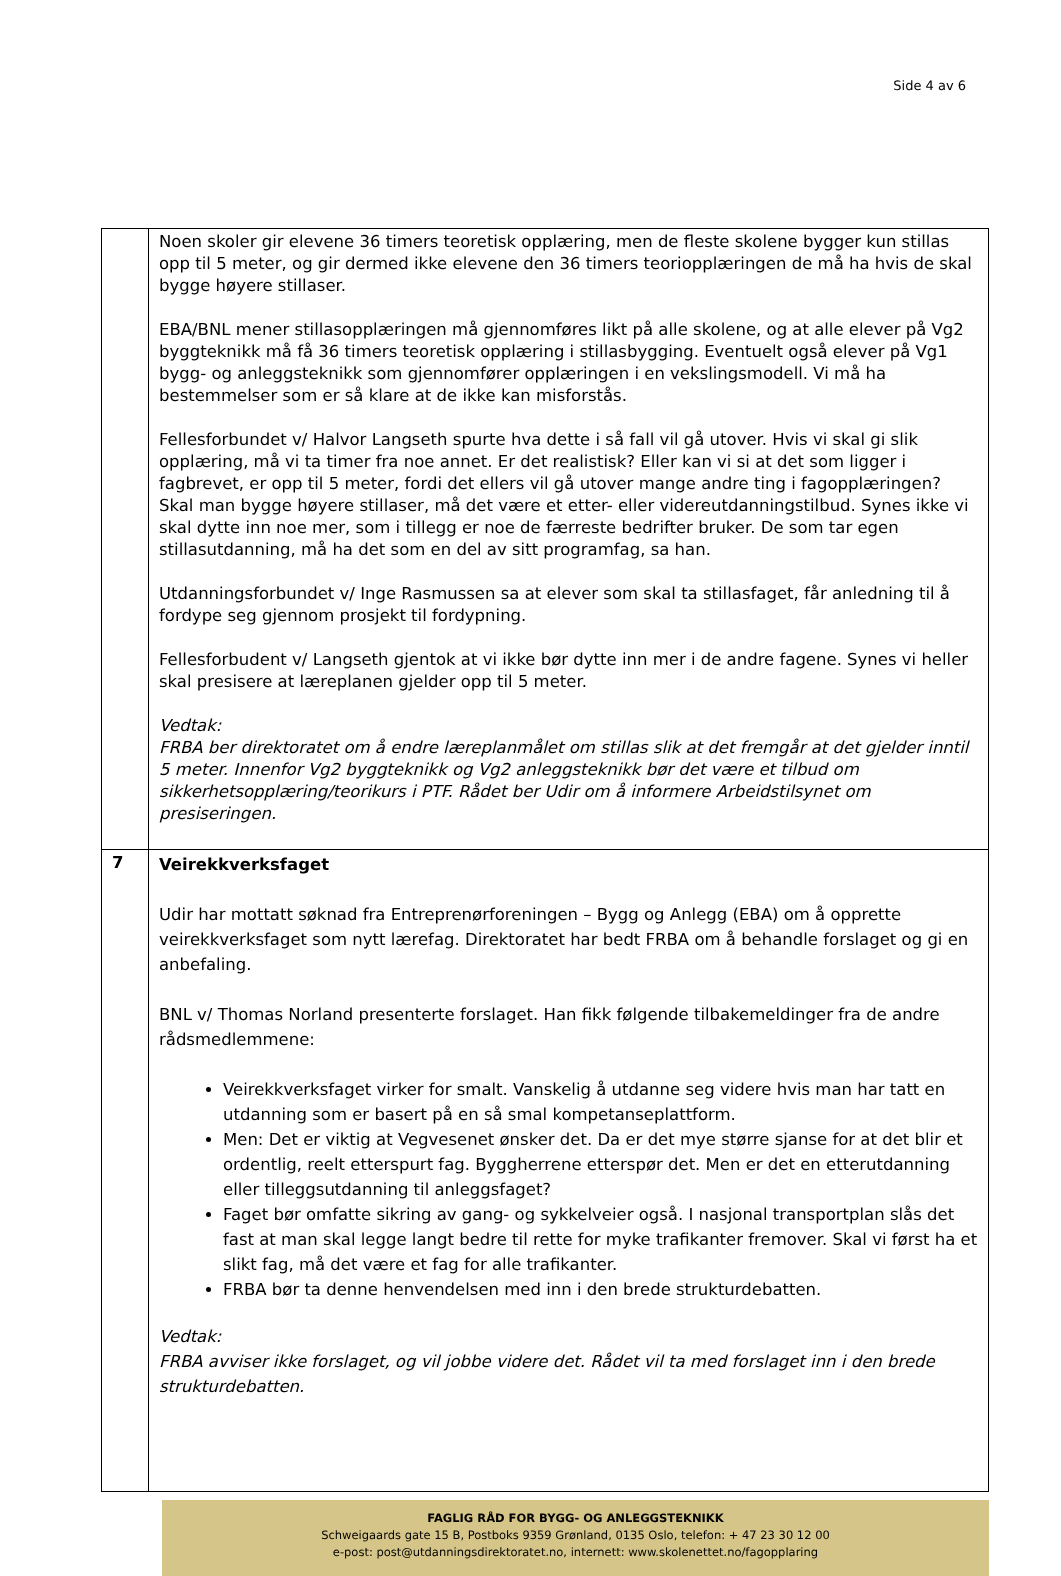Side 4 av 6
| | Noen skoler gir elevene 36 timers teoretisk opplæring, men de fleste skolene bygger kun stillas opp til 5 meter, og gir dermed ikke elevene den 36 timers teoriopplæringen de må ha hvis de skal bygge høyere stillaser. EBA/BNL mener stillasopplæringen må gjennomføres likt på alle skolene, og at alle elever på Vg2 byggteknikk må få 36 timers teoretisk opplæring i stillasbygging. Eventuelt også elever på Vg1 bygg- og anleggsteknikk som gjennomfører opplæringen i en vekslingsmodell. Vi må ha bestemmelser som er så klare at de ikke kan misforstås. Fellesforbundet v/ Halvor Langseth spurte hva dette i så fall vil gå utover. Hvis vi skal gi slik opplæring, må vi ta timer fra noe annet. Er det realistisk? Eller kan vi si at det som ligger i fagbrevet, er opp til 5 meter, fordi det ellers vil gå utover mange andre ting i fagopplæringen? Skal man bygge høyere stillaser, må det være et etter- eller videreutdanningstilbud. Synes ikke vi skal dytte inn noe mer, som i tillegg er noe de færreste bedrifter bruker. De som tar egen stillasutdanning, må ha det som en del av sitt programfag, sa han. Utdanningsforbundet v/ Inge Rasmussen sa at elever som skal ta stillasfaget, får anledning til å fordype seg gjennom prosjekt til fordypning. Fellesforbudent v/ Langseth gjentok at vi ikke bør dytte inn mer i de andre fagene. Synes vi heller skal presisere at læreplanen gjelder opp til 5 meter. Vedtak: FRBA ber direktoratet om å endre læreplanmålet om stillas slik at det fremgår at det gjelder inntil 5 meter. Innenfor Vg2 byggteknikk og Vg2 anleggsteknikk bør det være et tilbud om sikkerhetsopplæring/teorikurs i PTF. Rådet ber Udir om å informere Arbeidstilsynet om presiseringen. |
| 7 | Veirekkverksfaget Udir har mottatt søknad fra Entreprenørforeningen – Bygg og Anlegg (EBA) om å opprette veirekkverksfaget som nytt lærefag. Direktoratet har bedt FRBA om å behandle forslaget og gi en anbefaling. BNL v/ Thomas Norland presenterte forslaget. Han fikk følgende tilbakemeldinger fra de andre rådsmedlemmene: Veirekkverksfaget virker for smalt. Vanskelig å utdanne seg videre hvis man har tatt en utdanning som er basert på en så smal kompetanseplattform. Men: Det er viktig at Vegvesenet ønsker det. Da er det mye større sjanse for at det blir et ordentlig, reelt etterspurt fag. Byggherrene etterspør det. Men er det en etterutdanning eller tilleggsutdanning til anleggsfaget? Faget bør omfatte sikring av gang- og sykkelveier også. I nasjonal transportplan slås det fast at man skal legge langt bedre til rette for myke trafikanter fremover. Skal vi først ha et slikt fag, må det være et fag for alle trafikanter. FRBA bør ta denne henvendelsen med inn i den brede strukturdebatten. Vedtak: FRBA avviser ikke forslaget, og vil jobbe videre det. Rådet vil ta med forslaget inn i den brede strukturdebatten. |
FAGLIG RÅD FOR BYGG- OG ANLEGGSTEKNIKK
Schweigaards gate 15 B, Postboks 9359 Grønland, 0135 Oslo, telefon: + 47 23 30 12 00
e-post: post@utdanningsdirektoratet.no, internett: www.skolenettet.no/fagopplaring